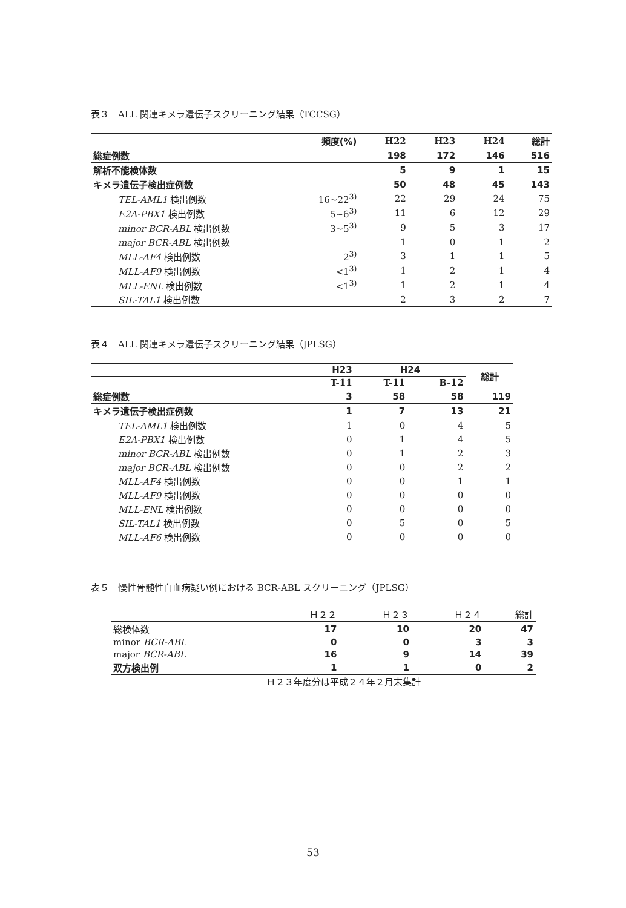表３　ALL 関連キメラ遺伝子スクリーニング結果（TCCSG）
| | 頻度(%) | H22 | H23 | H24 | 総計 |
| --- | --- | --- | --- | --- | --- |
| 総症例数 | | 198 | 172 | 146 | 516 |
| 解析不能検体数 | | 5 | 9 | 1 | 15 |
| キメラ遺伝子検出症例数 | | 50 | 48 | 45 | 143 |
| TEL-AML1 検出例数 | 16~22<sup>3)</sup> | 22 | 29 | 24 | 75 |
| E2A-PBX1 検出例数 | 5~6<sup>3)</sup> | 11 | 6 | 12 | 29 |
| minor BCR-ABL 検出例数 | 3~5<sup>3)</sup> | 9 | 5 | 3 | 17 |
| major BCR-ABL 検出例数 | | 1 | 0 | 1 | 2 |
| MLL-AF4 検出例数 | 2<sup>3)</sup> | 3 | 1 | 1 | 5 |
| MLL-AF9 検出例数 | <1<sup>3)</sup> | 1 | 2 | 1 | 4 |
| MLL-ENL 検出例数 | <1<sup>3)</sup> | 1 | 2 | 1 | 4 |
| SIL-TAL1 検出例数 | | 2 | 3 | 2 | 7 |
表４　ALL 関連キメラ遺伝子スクリーニング結果（JPLSG）
| | H23 | H24 | | 総計 |
| --- | --- | --- | --- | --- |
| | T-11 | T-11 | B-12 | |
| 総症例数 | 3 | 58 | 58 | 119 |
| キメラ遺伝子検出症例数 | 1 | 7 | 13 | 21 |
| TEL-AML1 検出例数 | 1 | 0 | 4 | 5 |
| E2A-PBX1 検出例数 | 0 | 1 | 4 | 5 |
| minor BCR-ABL 検出例数 | 0 | 1 | 2 | 3 |
| major BCR-ABL 検出例数 | 0 | 0 | 2 | 2 |
| MLL-AF4 検出例数 | 0 | 0 | 1 | 1 |
| MLL-AF9 検出例数 | 0 | 0 | 0 | 0 |
| MLL-ENL 検出例数 | 0 | 0 | 0 | 0 |
| SIL-TAL1 検出例数 | 0 | 5 | 0 | 5 |
| MLL-AF6 検出例数 | 0 | 0 | 0 | 0 |
表５　慢性骨髄性白血病疑い例における BCR-ABL スクリーニング（JPLSG）
| | Ｈ２２ | Ｈ２３ | Ｈ２４ | 総計 |
| --- | --- | --- | --- | --- |
| 総検体数 | 17 | 10 | 20 | 47 |
| minor BCR-ABL | 0 | 0 | 3 | 3 |
| major BCR-ABL | 16 | 9 | 14 | 39 |
| 双方検出例 | 1 | 1 | 0 | 2 |
Ｈ２３年度分は平成２４年２月末集計
53